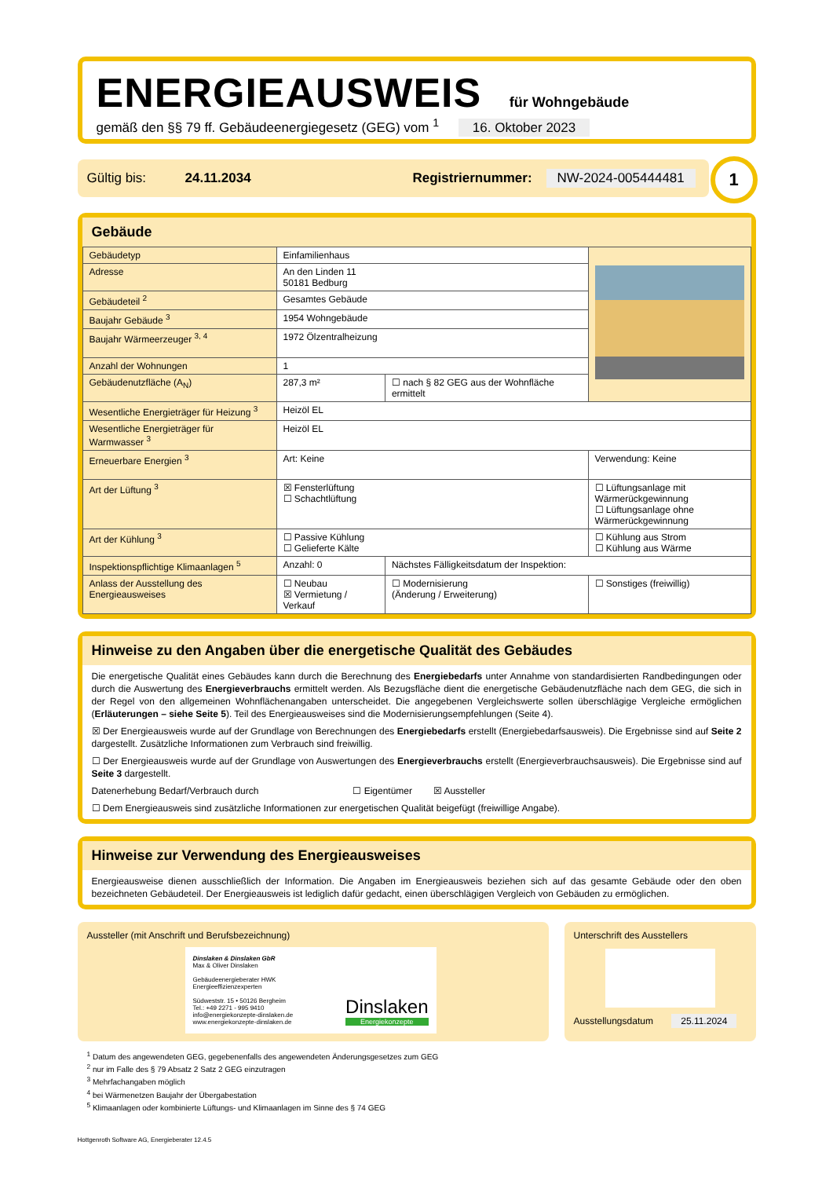ENERGIEAUSWEIS für Wohngebäude
gemäß den §§ 79 ff. Gebäudeenergiegesetz (GEG) vom <sup>1</sup> 16. Oktober 2023
Gültig bis: 24.11.2034 Registriernummer: NW-2024-005444481
1
Gebäude
| Gebäudetyp | Einfamilienhaus | | |
| Adresse | An den Linden 11 50181 Bedburg | | |
| Gebäudeteil <sup>2</sup> | Gesamtes Gebäude | | |
| Baujahr Gebäude <sup>3</sup> | 1954 Wohngebäude | | |
| Baujahr Wärmeerzeuger <sup>3, 4</sup> | 1972 Ölzentralheizung | | |
| Anzahl der Wohnungen | 1 | | |
| Gebäudenutzfläche (A<sub>N</sub>) | 287,3 m² | ☐ nach § 82 GEG aus der Wohnfläche ermittelt | |
| Wesentliche Energieträger für Heizung <sup>3</sup> | Heizöl EL | | |
| Wesentliche Energieträger für Warmwasser <sup>3</sup> | Heizöl EL | | |
| Erneuerbare Energien <sup>3</sup> | Art: Keine | | Verwendung: Keine |
| Art der Lüftung <sup>3</sup> | ☒ Fensterlüftung ☐ Schachtlüftung | | ☐ Lüftungsanlage mit Wärmerückgewinnung ☐ Lüftungsanlage ohne Wärmerückgewinnung |
| Art der Kühlung <sup>3</sup> | ☐ Passive Kühlung ☐ Gelieferte Kälte | | ☐ Kühlung aus Strom ☐ Kühlung aus Wärme |
| Inspektionspflichtige Klimaanlagen <sup>5</sup> | Anzahl: 0 | Nächstes Fälligkeitsdatum der Inspektion: | |
| Anlass der Ausstellung des Energieausweises | ☐ Neubau ☒ Vermietung / Verkauf | ☐ Modernisierung (Änderung / Erweiterung) | ☐ Sonstiges (freiwillig) |
Hinweise zu den Angaben über die energetische Qualität des Gebäudes
Die energetische Qualität eines Gebäudes kann durch die Berechnung des Energiebedarfs unter Annahme von standardisierten Randbedingungen oder durch die Auswertung des Energieverbrauchs ermittelt werden. Als Bezugsfläche dient die energetische Gebäudenutzfläche nach dem GEG, die sich in der Regel von den allgemeinen Wohnflächenangaben unterscheidet. Die angegebenen Vergleichswerte sollen überschlägige Vergleiche ermöglichen (Erläuterungen – siehe Seite 5). Teil des Energieausweises sind die Modernisierungsempfehlungen (Seite 4).
☒ Der Energieausweis wurde auf der Grundlage von Berechnungen des Energiebedarfs erstellt (Energiebedarfsausweis). Die Ergebnisse sind auf Seite 2 dargestellt. Zusätzliche Informationen zum Verbrauch sind freiwillig.
☐ Der Energieausweis wurde auf der Grundlage von Auswertungen des Energieverbrauchs erstellt (Energieverbrauchsausweis). Die Ergebnisse sind auf Seite 3 dargestellt.
Datenerhebung Bedarf/Verbrauch durch ☐ Eigentümer ☒ Aussteller
☐ Dem Energieausweis sind zusätzliche Informationen zur energetischen Qualität beigefügt (freiwillige Angabe).
Hinweise zur Verwendung des Energieausweises
Energieausweise dienen ausschließlich der Information. Die Angaben im Energieausweis beziehen sich auf das gesamte Gebäude oder den oben bezeichneten Gebäudeteil. Der Energieausweis ist lediglich dafür gedacht, einen überschlägigen Vergleich von Gebäuden zu ermöglichen.
Aussteller (mit Anschrift und Berufsbezeichnung)
Dinslaken & Dinslaken GbR
Max & Oliver Dinslaken
Gebäudeenergieberater HWK
Energieeffizienzexperten
Südweststr. 15 • 50126 Bergheim
Tel.: +49 2271 - 995 9410
info@energiekonzepte-dinslaken.de
www.energiekonzepte-dinslaken.de
Dinslaken
Energiekonzepte
Unterschrift des Ausstellers
Ausstellungsdatum 25.11.2024
<sup>1</sup> Datum des angewendeten GEG, gegebenenfalls des angewendeten Änderungsgesetzes zum GEG
<sup>2</sup> nur im Falle des § 79 Absatz 2 Satz 2 GEG einzutragen
<sup>3</sup> Mehrfachangaben möglich
<sup>4</sup> bei Wärmenetzen Baujahr der Übergabestation
<sup>5</sup> Klimaanlagen oder kombinierte Lüftungs- und Klimaanlagen im Sinne des § 74 GEG
Hottgenroth Software AG, Energieberater 12.4.5